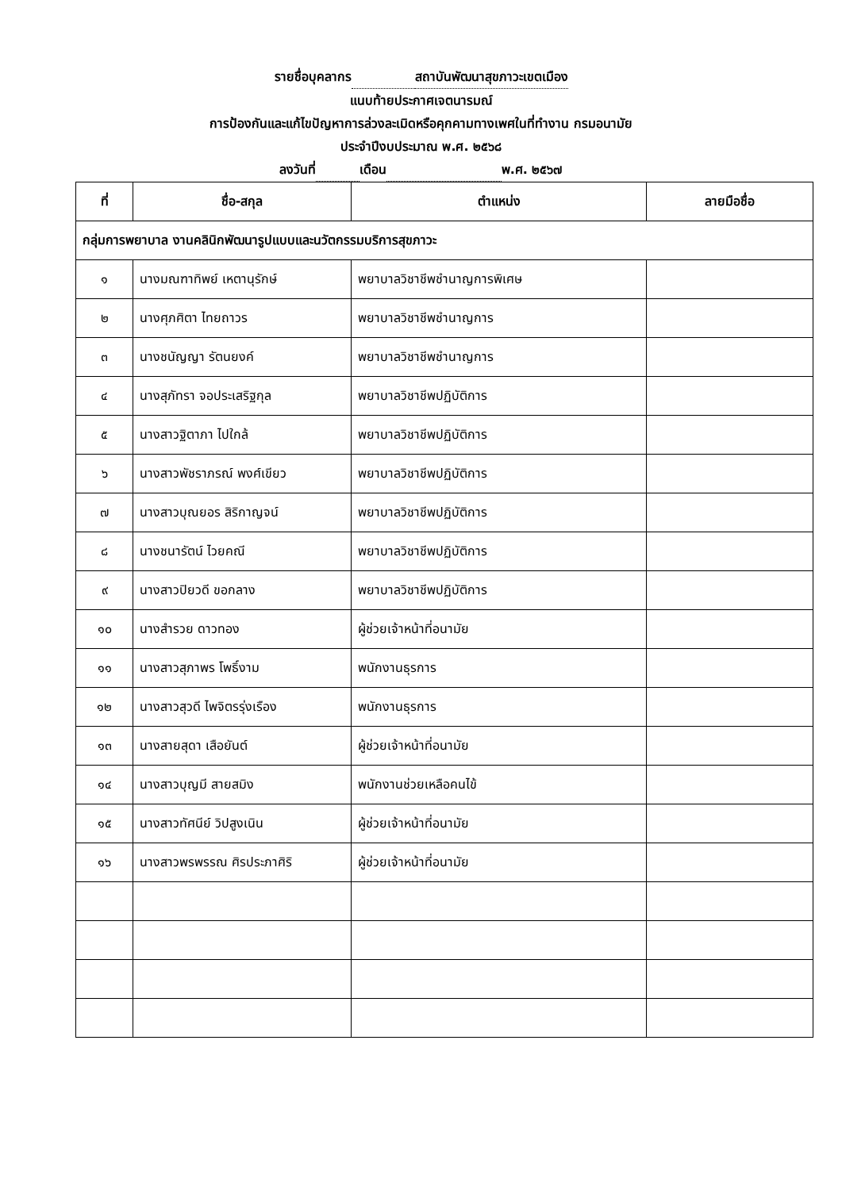รายชื่อบุคลากร สถาบันพัฒนาสุขภาวะเขตเมือง
แนบท้ายประกาศเจตนารมณ์
การป้องกันและแก้ไขปัญหาการล่วงละเมิดหรือคุกคามทางเพศในที่ทำงาน กรมอนามัย
ประจำปีงบประมาณ พ.ศ. ๒๕๖๘
ลงวันที่ เดือน พ.ศ. ๒๕๖๗
| ที่ | ชื่อ-สกุล | ตำแหน่ง | ลายมือชื่อ |
| --- | --- | --- | --- |
| กลุ่มการพยาบาล งานคลินิกพัฒนารูปแบบและนวัตกรรมบริการสุขภาวะ | | | |
| ๑ | นางมณฑาทิพย์ เหตานุรักษ์ | พยาบาลวิชาชีพชำนาญการพิเศษ | |
| ๒ | นางศุภศิตา ไทยถาวร | พยาบาลวิชาชีพชำนาญการ | |
| ๓ | นางชนัญญา รัตนยงค์ | พยาบาลวิชาชีพชำนาญการ | |
| ๔ | นางสุภัทรา จอประเสริฐกุล | พยาบาลวิชาชีพปฏิบัติการ | |
| ๕ | นางสาวฐิตาภา ไปใกล้ | พยาบาลวิชาชีพปฏิบัติการ | |
| ๖ | นางสาวพัชราภรณ์ พงศ์เขียว | พยาบาลวิชาชีพปฏิบัติการ | |
| ๗ | นางสาวบุณยอร สิริกาญจน์ | พยาบาลวิชาชีพปฏิบัติการ | |
| ๘ | นางชนารัตน์ ไวยคณี | พยาบาลวิชาชีพปฏิบัติการ | |
| ๙ | นางสาวปิยวดี ขอกลาง | พยาบาลวิชาชีพปฏิบัติการ | |
| ๑๐ | นางสำรวย ดาวทอง | ผู้ช่วยเจ้าหน้าที่อนามัย | |
| ๑๑ | นางสาวสุภาพร โพธิ์งาม | พนักงานธุรการ | |
| ๑๒ | นางสาวสุวดี ไพจิตรรุ่งเรือง | พนักงานธุรการ | |
| ๑๓ | นางสายสุดา เสือยันต์ | ผู้ช่วยเจ้าหน้าที่อนามัย | |
| ๑๔ | นางสาวบุญมี สายสมิง | พนักงานช่วยเหลือคนไข้ | |
| ๑๕ | นางสาวทัศนีย์ วิปสูงเนิน | ผู้ช่วยเจ้าหน้าที่อนามัย | |
| ๑๖ | นางสาวพรพรรณ ศิรประภาศิริ | ผู้ช่วยเจ้าหน้าที่อนามัย | |